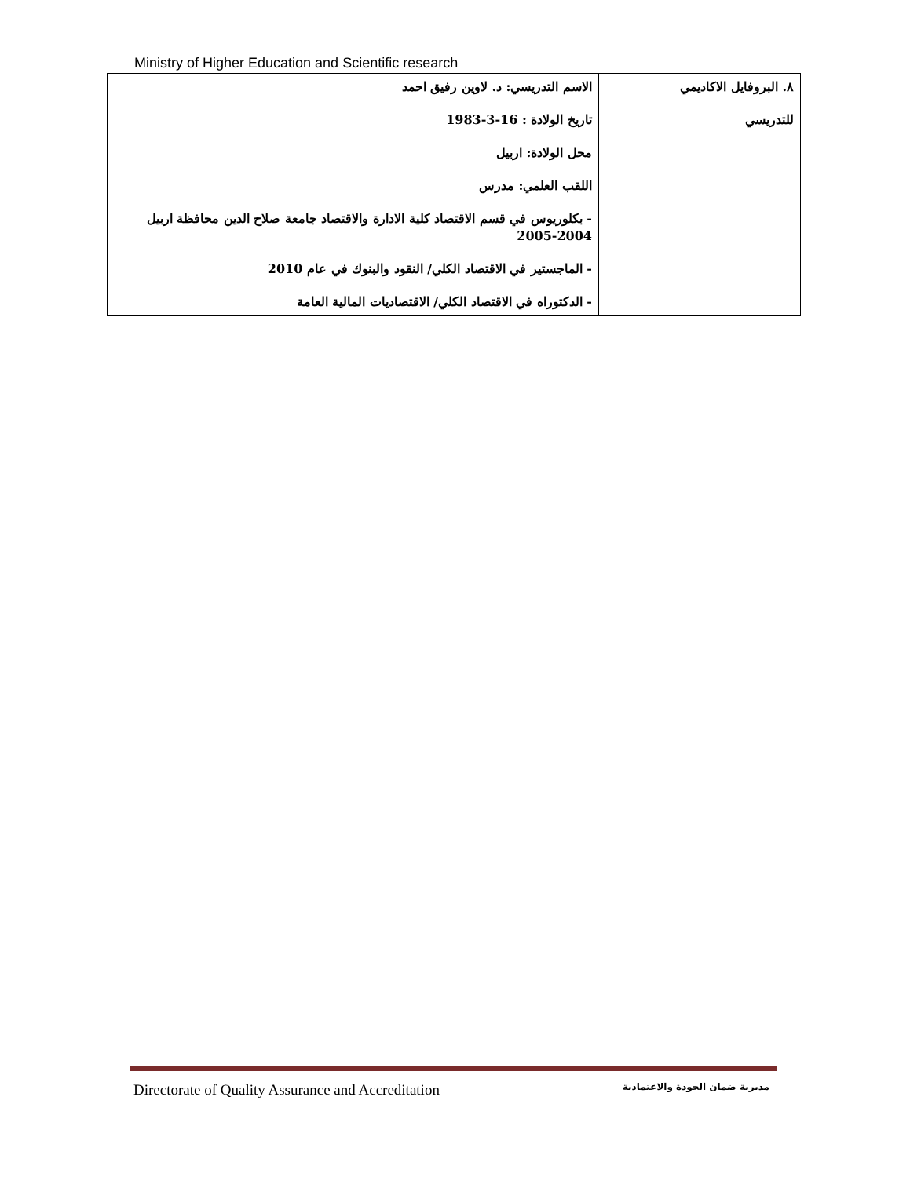Ministry of Higher Education and Scientific research
| ٨. البروفايل الاكاديمي للتدريسي | الاسم التدريسي: د. لاوين رفيق احمد تاريخ الولادة : 16-3-1983 محل الولادة: اربيل اللقب العلمي: مدرس - بكلوريوس في قسم الاقتصاد كلية الادارة والاقتصاد جامعة صلاح الدين محافظة اربيل 2004-2005 - الماجستير في الاقتصاد الكلي/ النقود والبنوك في عام 2010 - الدكتوراه في الاقتصاد الكلي/ الاقتصاديات المالية العامة |
Directorate of Quality Assurance and Accreditation مديرية ضمان الجودة والاعتمادية